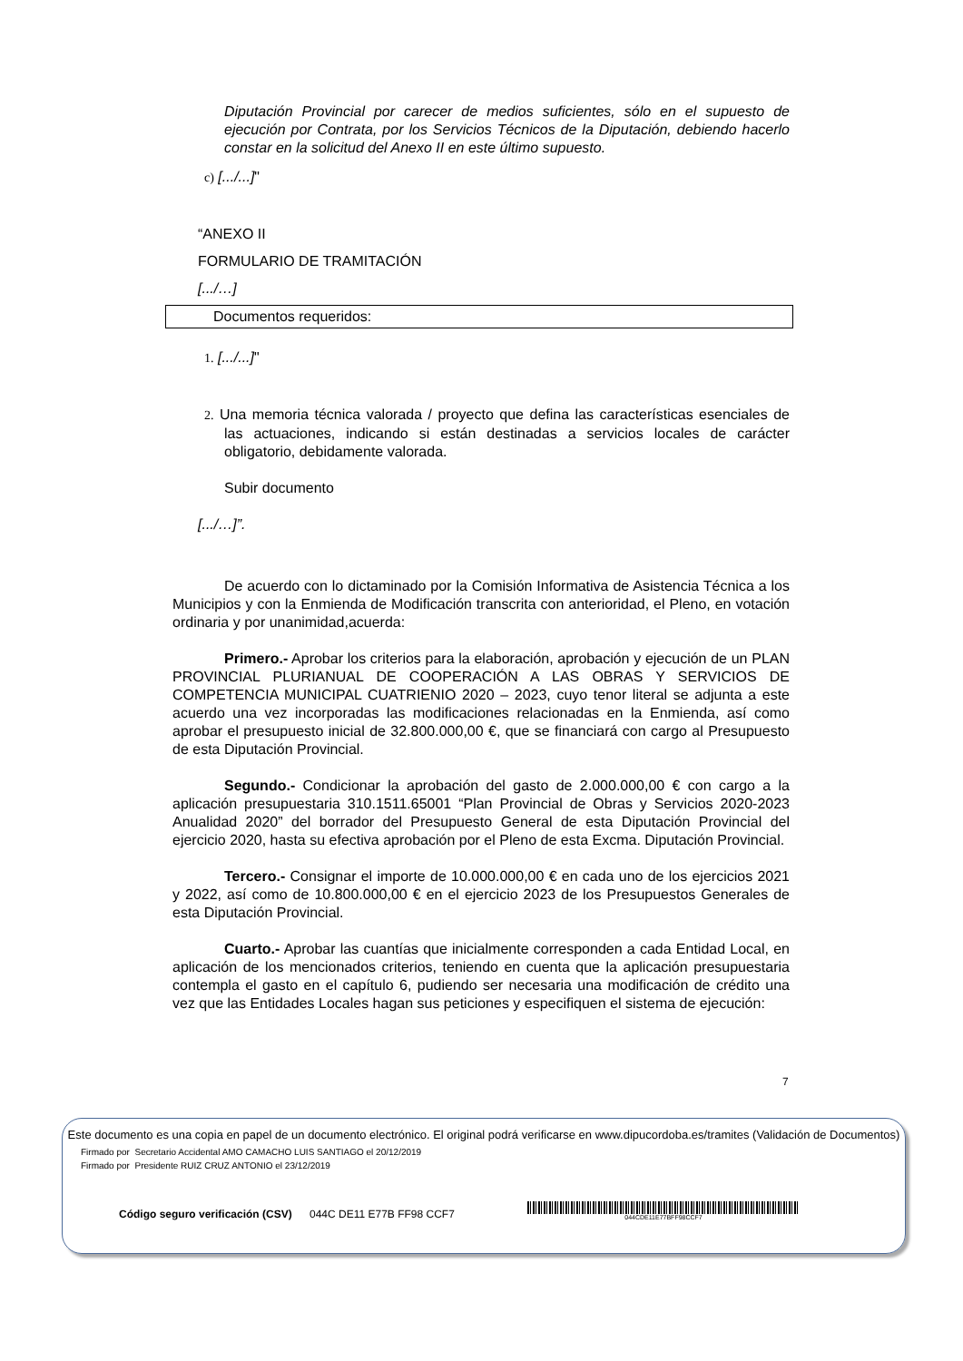Diputación Provincial por carecer de medios suficientes, sólo en el supuesto de ejecución por Contrata, por los Servicios Técnicos de la Diputación, debiendo hacerlo constar en la solicitud del Anexo II en este último supuesto.
c) [.../...]"
“ANEXO II
FORMULARIO DE TRAMITACIÓN
[.../…]
Documentos requeridos:
1. [.../...]"
2. Una memoria técnica valorada / proyecto que defina las características esenciales de las actuaciones, indicando si están destinadas a servicios locales de carácter obligatorio, debidamente valorada.
Subir documento
[.../…]”.
De acuerdo con lo dictaminado por la Comisión Informativa de Asistencia Técnica a los Municipios y con la Enmienda de Modificación transcrita con anterioridad, el Pleno, en votación ordinaria y por unanimidad,acuerda:
Primero.- Aprobar los criterios para la elaboración, aprobación y ejecución de un PLAN PROVINCIAL PLURIANUAL DE COOPERACIÓN A LAS OBRAS Y SERVICIOS DE COMPETENCIA MUNICIPAL CUATRIENIO 2020 – 2023, cuyo tenor literal se adjunta a este acuerdo una vez incorporadas las modificaciones relacionadas en la Enmienda, así como aprobar el presupuesto inicial de 32.800.000,00 €, que se financiará con cargo al Presupuesto de esta Diputación Provincial.
Segundo.- Condicionar la aprobación del gasto de 2.000.000,00 € con cargo a la aplicación presupuestaria 310.1511.65001 “Plan Provincial de Obras y Servicios 2020-2023 Anualidad 2020” del borrador del Presupuesto General de esta Diputación Provincial del ejercicio 2020, hasta su efectiva aprobación por el Pleno de esta Excma. Diputación Provincial.
Tercero.- Consignar el importe de 10.000.000,00 € en cada uno de los ejercicios 2021 y 2022, así como de 10.800.000,00 € en el ejercicio 2023 de los Presupuestos Generales de esta Diputación Provincial.
Cuarto.- Aprobar las cuantías que inicialmente corresponden a cada Entidad Local, en aplicación de los mencionados criterios, teniendo en cuenta que la aplicación presupuestaria contempla el gasto en el capítulo 6, pudiendo ser necesaria una modificación de crédito una vez que las Entidades Locales hagan sus peticiones y especifiquen el sistema de ejecución:
7
Este documento es una copia en papel de un documento electrónico. El original podrá verificarse en www.dipucordoba.es/tramites (Validación de Documentos)
Firmado por Secretario Accidental AMO CAMACHO LUIS SANTIAGO el 20/12/2019
Firmado por Presidente RUIZ CRUZ ANTONIO el 23/12/2019
Código seguro verificación (CSV) 044C DE11 E77B FF98 CCF7 044CDE11E77BFF98CCF7